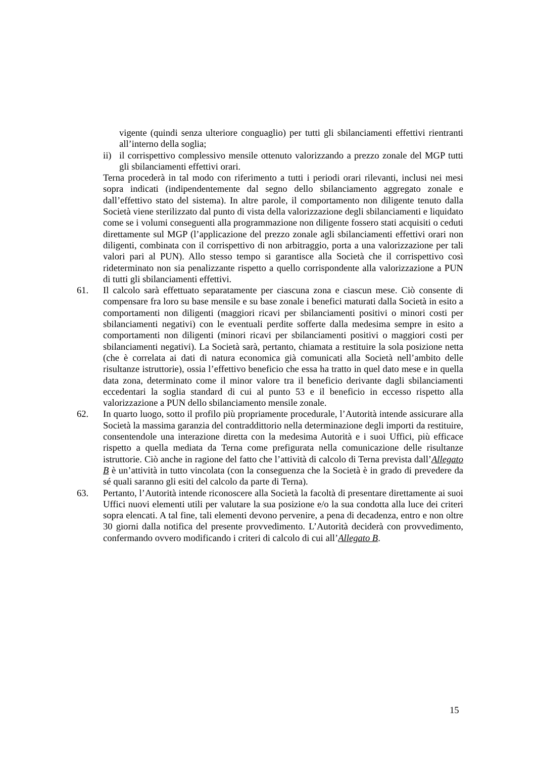vigente (quindi senza ulteriore conguaglio) per tutti gli sbilanciamenti effettivi rientranti all’interno della soglia;
ii)
il corrispettivo complessivo mensile ottenuto valorizzando a prezzo zonale del MGP tutti gli sbilanciamenti effettivi orari.
Terna procederà in tal modo con riferimento a tutti i periodi orari rilevanti, inclusi nei mesi sopra indicati (indipendentemente dal segno dello sbilanciamento aggregato zonale e dall’effettivo stato del sistema). In altre parole, il comportamento non diligente tenuto dalla Società viene sterilizzato dal punto di vista della valorizzazione degli sbilanciamenti e liquidato come se i volumi conseguenti alla programmazione non diligente fossero stati acquisiti o ceduti direttamente sul MGP (l’applicazione del prezzo zonale agli sbilanciamenti effettivi orari non diligenti, combinata con il corrispettivo di non arbitraggio, porta a una valorizzazione per tali valori pari al PUN). Allo stesso tempo si garantisce alla Società che il corrispettivo così rideterminato non sia penalizzante rispetto a quello corrispondente alla valorizzazione a PUN di tutti gli sbilanciamenti effettivi.
61. Il calcolo sarà effettuato separatamente per ciascuna zona e ciascun mese. Ciò consente di compensare fra loro su base mensile e su base zonale i benefici maturati dalla Società in esito a comportamenti non diligenti (maggiori ricavi per sbilanciamenti positivi o minori costi per sbilanciamenti negativi) con le eventuali perdite sofferte dalla medesima sempre in esito a comportamenti non diligenti (minori ricavi per sbilanciamenti positivi o maggiori costi per sbilanciamenti negativi). La Società sarà, pertanto, chiamata a restituire la sola posizione netta (che è correlata ai dati di natura economica già comunicati alla Società nell’ambito delle risultanze istruttorie), ossia l’effettivo beneficio che essa ha tratto in quel dato mese e in quella data zona, determinato come il minor valore tra il beneficio derivante dagli sbilanciamenti eccedentari la soglia standard di cui al punto 53 e il beneficio in eccesso rispetto alla valorizzazione a PUN dello sbilanciamento mensile zonale.
62. In quarto luogo, sotto il profilo più propriamente procedurale, l’Autorità intende assicurare alla Società la massima garanzia del contraddittorio nella determinazione degli importi da restituire, consentendole una interazione diretta con la medesima Autorità e i suoi Uffici, più efficace rispetto a quella mediata da Terna come prefigurata nella comunicazione delle risultanze istruttorie. Ciò anche in ragione del fatto che l’attività di calcolo di Terna prevista dall’Allegato B è un’attività in tutto vincolata (con la conseguenza che la Società è in grado di prevedere da sé quali saranno gli esiti del calcolo da parte di Terna).
63. Pertanto, l’Autorità intende riconoscere alla Società la facoltà di presentare direttamente ai suoi Uffici nuovi elementi utili per valutare la sua posizione e/o la sua condotta alla luce dei criteri sopra elencati. A tal fine, tali elementi devono pervenire, a pena di decadenza, entro e non oltre 30 giorni dalla notifica del presente provvedimento. L’Autorità deciderà con provvedimento, confermando ovvero modificando i criteri di calcolo di cui all’Allegato B.
15